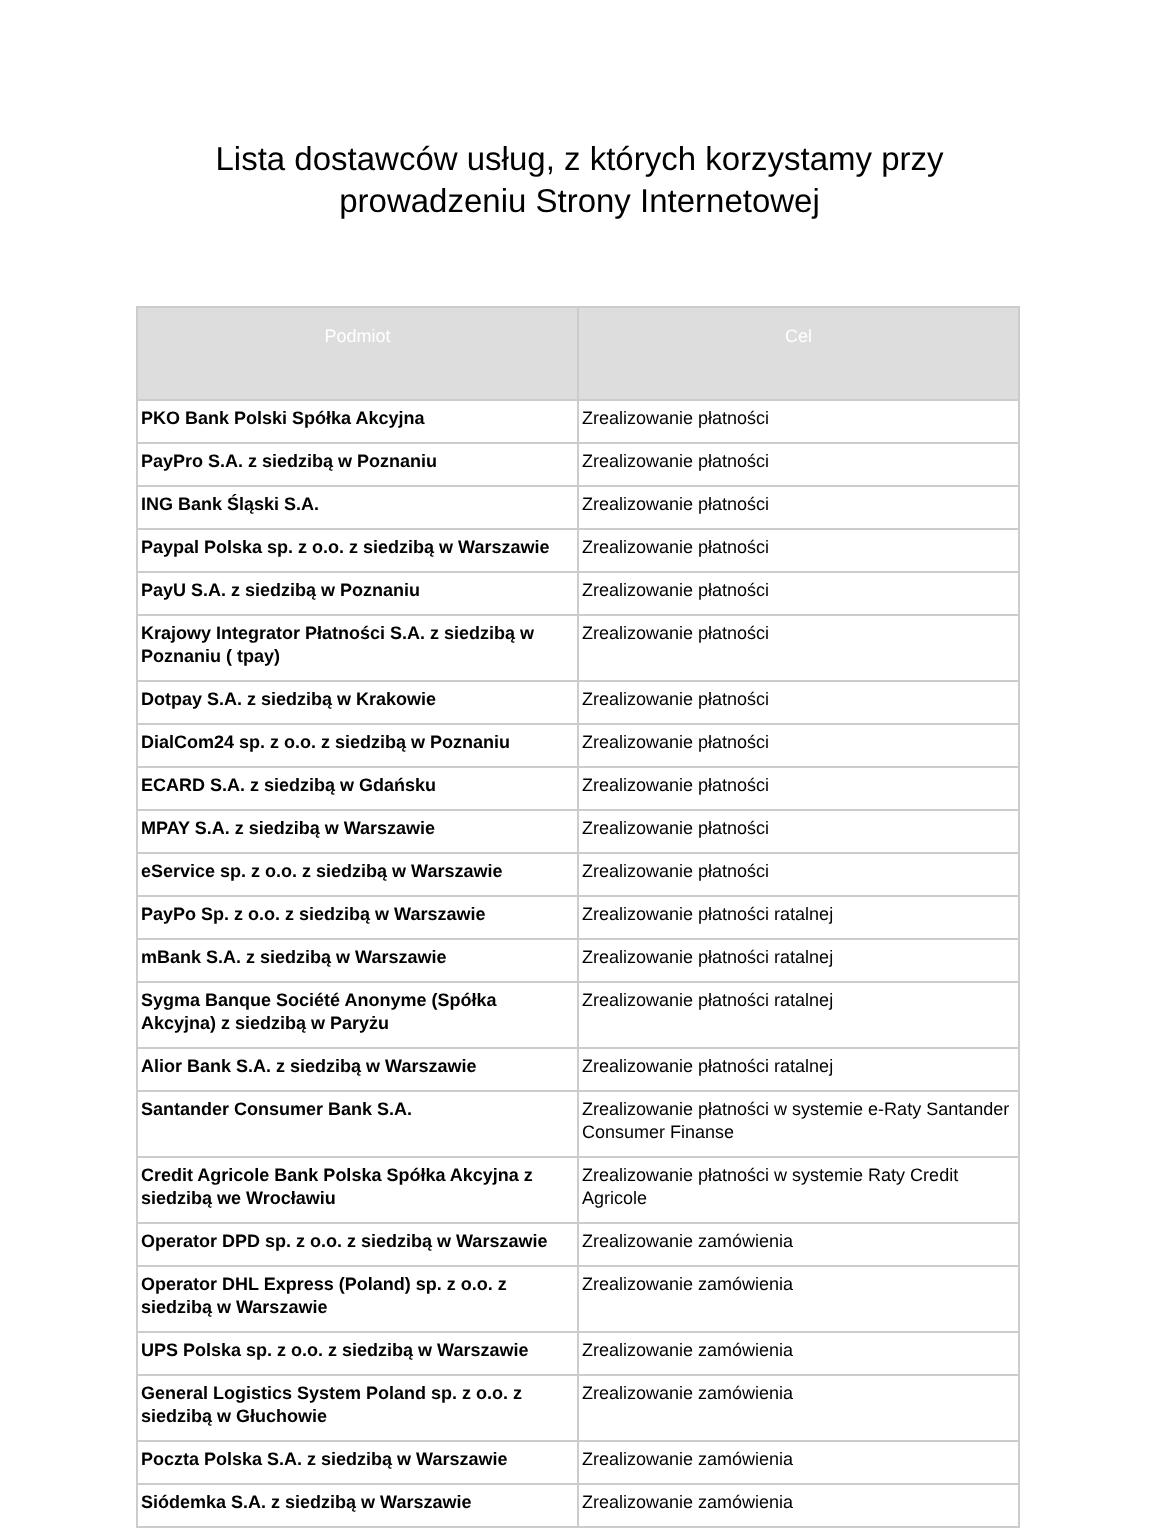Lista dostawców usług, z których korzystamy przy
prowadzeniu Strony Internetowej
| Podmiot | Cel |
| --- | --- |
| PKO Bank Polski Spółka Akcyjna | Zrealizowanie płatności |
| PayPro S.A. z siedzibą w Poznaniu | Zrealizowanie płatności |
| ING Bank Śląski S.A. | Zrealizowanie płatności |
| Paypal Polska sp. z o.o. z siedzibą w Warszawie | Zrealizowanie płatności |
| PayU S.A. z siedzibą w Poznaniu | Zrealizowanie płatności |
| Krajowy Integrator Płatności S.A. z siedzibą w Poznaniu ( tpay) | Zrealizowanie płatności |
| Dotpay S.A. z siedzibą w Krakowie | Zrealizowanie płatności |
| DialCom24 sp. z o.o. z siedzibą w Poznaniu | Zrealizowanie płatności |
| ECARD S.A. z siedzibą w Gdańsku | Zrealizowanie płatności |
| MPAY S.A. z siedzibą w Warszawie | Zrealizowanie płatności |
| eService sp. z o.o. z siedzibą w Warszawie | Zrealizowanie płatności |
| PayPo Sp. z o.o. z siedzibą w Warszawie | Zrealizowanie płatności ratalnej |
| mBank S.A. z siedzibą w Warszawie | Zrealizowanie płatności ratalnej |
| Sygma Banque Société Anonyme (Spółka Akcyjna) z siedzibą w Paryżu | Zrealizowanie płatności ratalnej |
| Alior Bank S.A. z siedzibą w Warszawie | Zrealizowanie płatności ratalnej |
| Santander Consumer Bank S.A. | Zrealizowanie płatności w systemie e-Raty Santander Consumer Finanse |
| Credit Agricole Bank Polska Spółka Akcyjna z siedzibą we Wrocławiu | Zrealizowanie płatności w systemie Raty Credit Agricole |
| Operator DPD sp. z o.o. z siedzibą w Warszawie | Zrealizowanie zamówienia |
| Operator DHL Express (Poland) sp. z o.o. z siedzibą w Warszawie | Zrealizowanie zamówienia |
| UPS Polska sp. z o.o. z siedzibą w Warszawie | Zrealizowanie zamówienia |
| General Logistics System Poland sp. z o.o. z siedzibą w Głuchowie | Zrealizowanie zamówienia |
| Poczta Polska S.A. z siedzibą w Warszawie | Zrealizowanie zamówienia |
| Siódemka S.A. z siedzibą w Warszawie | Zrealizowanie zamówienia |